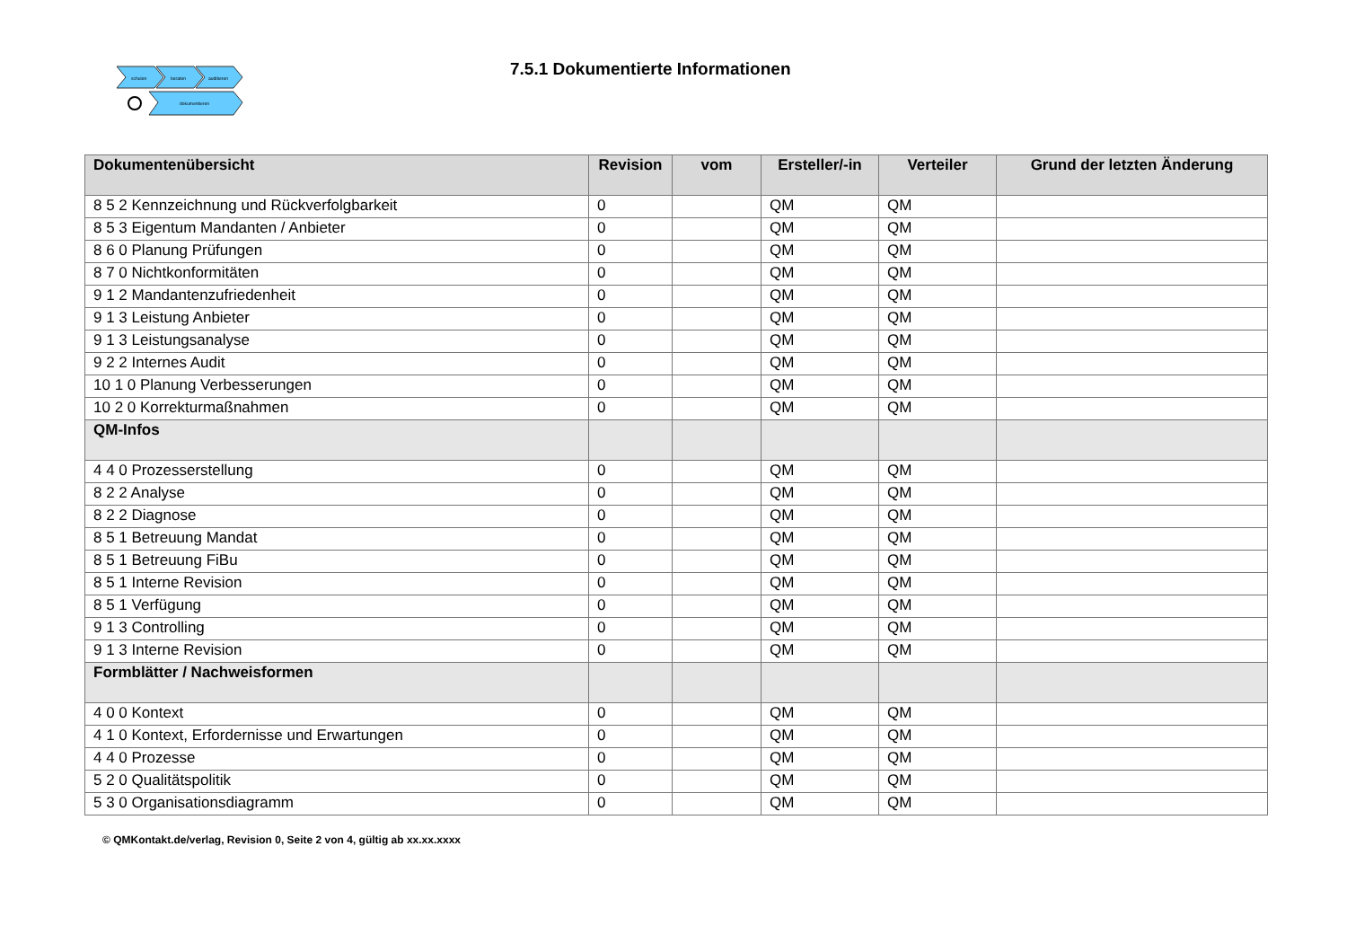schulen
beraten
auditieren
dokumentieren
7.5.1 Dokumentierte Informationen
| Dokumentenübersicht | Revision | vom | Ersteller/-in | Verteiler | Grund der letzten Änderung |
| --- | --- | --- | --- | --- | --- |
| 8 5 2 Kennzeichnung und Rückverfolgbarkeit | 0 | | QM | QM | |
| 8 5 3 Eigentum Mandanten / Anbieter | 0 | | QM | QM | |
| 8 6 0 Planung Prüfungen | 0 | | QM | QM | |
| 8 7 0 Nichtkonformitäten | 0 | | QM | QM | |
| 9 1 2 Mandantenzufriedenheit | 0 | | QM | QM | |
| 9 1 3 Leistung Anbieter | 0 | | QM | QM | |
| 9 1 3 Leistungsanalyse | 0 | | QM | QM | |
| 9 2 2 Internes Audit | 0 | | QM | QM | |
| 10 1 0 Planung Verbesserungen | 0 | | QM | QM | |
| 10 2 0 Korrekturmaßnahmen | 0 | | QM | QM | |
| QM-Infos | | | | | |
| 4 4 0 Prozesserstellung | 0 | | QM | QM | |
| 8 2 2 Analyse | 0 | | QM | QM | |
| 8 2 2 Diagnose | 0 | | QM | QM | |
| 8 5 1 Betreuung Mandat | 0 | | QM | QM | |
| 8 5 1 Betreuung FiBu | 0 | | QM | QM | |
| 8 5 1 Interne Revision | 0 | | QM | QM | |
| 8 5 1 Verfügung | 0 | | QM | QM | |
| 9 1 3 Controlling | 0 | | QM | QM | |
| 9 1 3 Interne Revision | 0 | | QM | QM | |
| Formblätter / Nachweisformen | | | | | |
| 4 0 0 Kontext | 0 | | QM | QM | |
| 4 1 0 Kontext, Erfordernisse und Erwartungen | 0 | | QM | QM | |
| 4 4 0 Prozesse | 0 | | QM | QM | |
| 5 2 0 Qualitätspolitik | 0 | | QM | QM | |
| 5 3 0 Organisationsdiagramm | 0 | | QM | QM | |
© QMKontakt.de/verlag, Revision 0, Seite 2 von 4, gültig ab xx.xx.xxxx